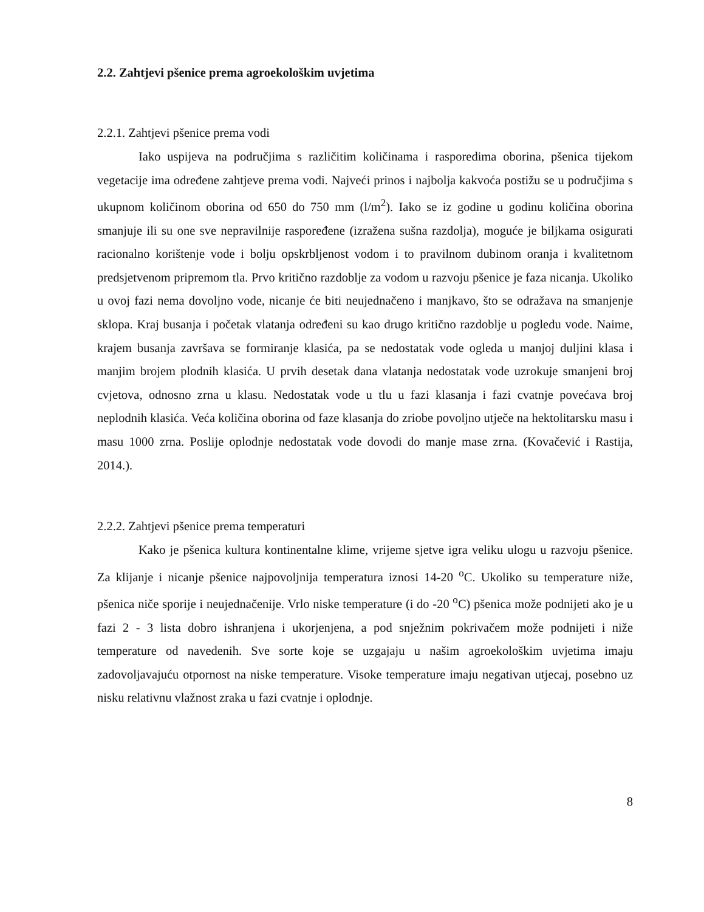2.2. Zahtjevi pšenice prema agroekološkim uvjetima
2.2.1. Zahtjevi pšenice prema vodi
Iako uspijeva na područjima s različitim količinama i rasporedima oborina, pšenica tijekom vegetacije ima određene zahtjeve prema vodi. Najveći prinos i najbolja kakvoća postižu se u područjima s ukupnom količinom oborina od 650 do 750 mm (l/m<sup>2</sup>). Iako se iz godine u godinu količina oborina smanjuje ili su one sve nepravilnije raspoređene (izražena sušna razdolja), moguće je biljkama osigurati racionalno korištenje vode i bolju opskrbljenost vodom i to pravilnom dubinom oranja i kvalitetnom predsjetvenom pripremom tla. Prvo kritično razdoblje za vodom u razvoju pšenice je faza nicanja. Ukoliko u ovoj fazi nema dovoljno vode, nicanje će biti neujednačeno i manjkavo, što se odražava na smanjenje sklopa. Kraj busanja i početak vlatanja određeni su kao drugo kritično razdoblje u pogledu vode. Naime, krajem busanja završava se formiranje klasića, pa se nedostatak vode ogleda u manjoj duljini klasa i manjim brojem plodnih klasića. U prvih desetak dana vlatanja nedostatak vode uzrokuje smanjeni broj cvjetova, odnosno zrna u klasu. Nedostatak vode u tlu u fazi klasanja i fazi cvatnje povećava broj neplodnih klasića. Veća količina oborina od faze klasanja do zriobe povoljno utječe na hektolitarsku masu i masu 1000 zrna. Poslije oplodnje nedostatak vode dovodi do manje mase zrna. (Kovačević i Rastija, 2014.).
2.2.2. Zahtjevi pšenice prema temperaturi
Kako je pšenica kultura kontinentalne klime, vrijeme sjetve igra veliku ulogu u razvoju pšenice. Za klijanje i nicanje pšenice najpovoljnija temperatura iznosi 14-20 <sup>o</sup>C. Ukoliko su temperature niže, pšenica niče sporije i neujednačenije. Vrlo niske temperature (i do -20 <sup>o</sup>C) pšenica može podnijeti ako je u fazi 2 - 3 lista dobro ishranjena i ukorjenjena, a pod snježnim pokrivačem može podnijeti i niže temperature od navedenih. Sve sorte koje se uzgajaju u našim agroekološkim uvjetima imaju zadovoljavajuću otpornost na niske temperature. Visoke temperature imaju negativan utjecaj, posebno uz nisku relativnu vlažnost zraka u fazi cvatnje i oplodnje.
8